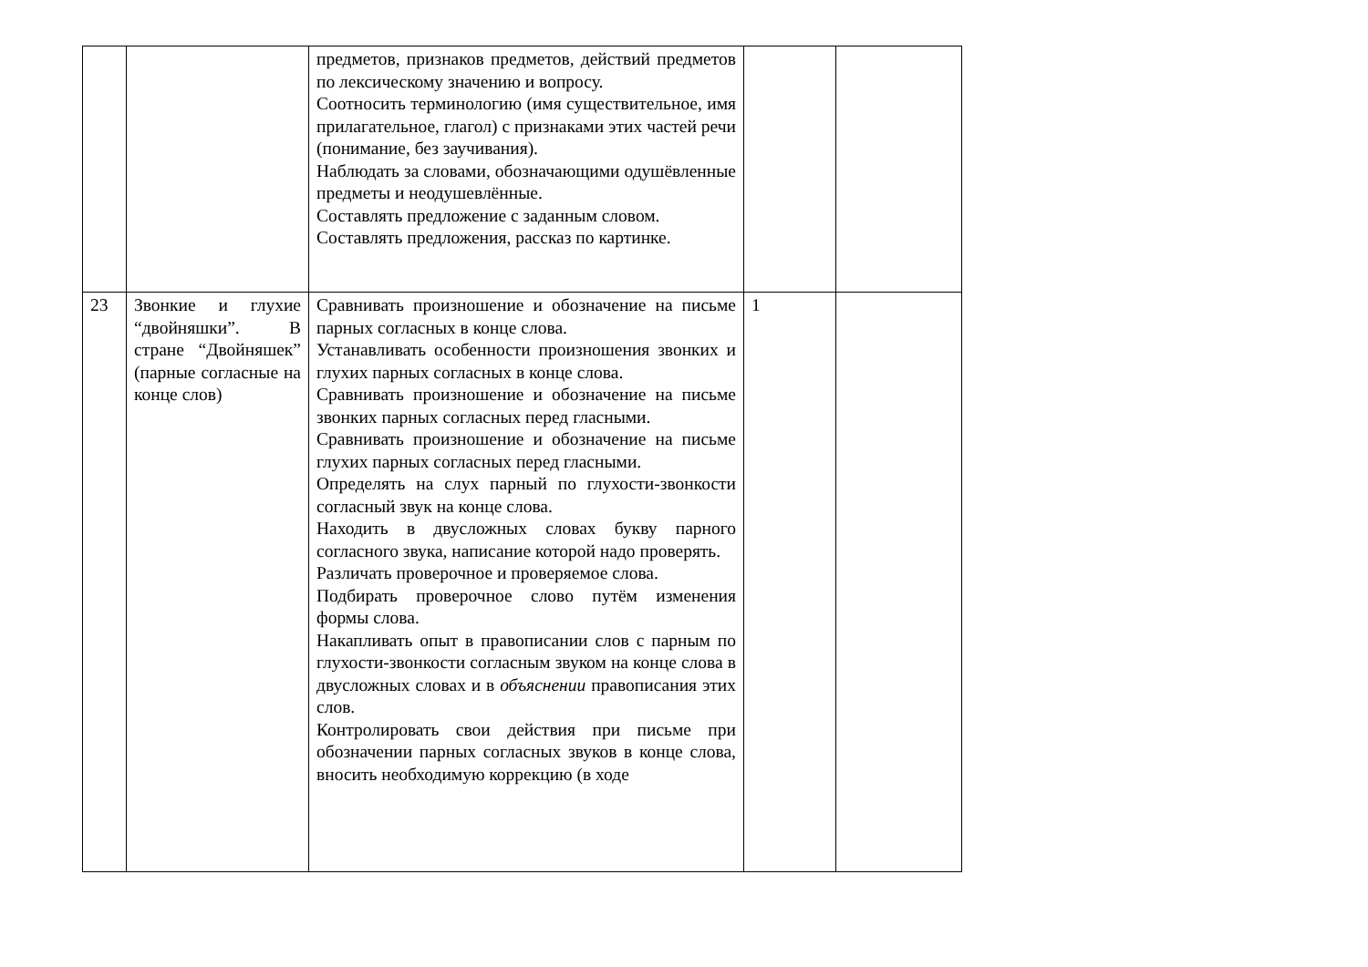| | | предметов, признаков предметов, действий предметов по лексическому значению и вопросу. Соотносить терминологию (имя существительное, имя прилагательное, глагол) с признаками этих частей речи (понимание, без заучивания). Наблюдать за словами, обозначающими одушёвленные предметы и неодушевлённые. Составлять предложение с заданным словом. Составлять предложения, рассказ по картинке. | | |
| 23 | Звонкие и глухие “двойняшки”. В стране “Двойняшек” (парные согласные на конце слов) | Сравнивать произношение и обозначение на письме парных согласных в конце слова. Устанавливать особенности произношения звонких и глухих парных согласных в конце слова. Сравнивать произношение и обозначение на письме звонких парных согласных перед гласными. Сравнивать произношение и обозначение на письме глухих парных согласных перед гласными. Определять на слух парный по глухости-звонкости согласный звук на конце слова. Находить в двусложных словах букву парного согласного звука, написание которой надо проверять. Различать проверочное и проверяемое слова. Подбирать проверочное слово путём изменения формы слова. Накапливать опыт в правописании слов с парным по глухости-звонкости согласным звуком на конце слова в двусложных словах и в объяснении правописания этих слов. Контролировать свои действия при письме при обозначении парных согласных звуков в конце слова, вносить необходимую коррекцию (в ходе | 1 | |